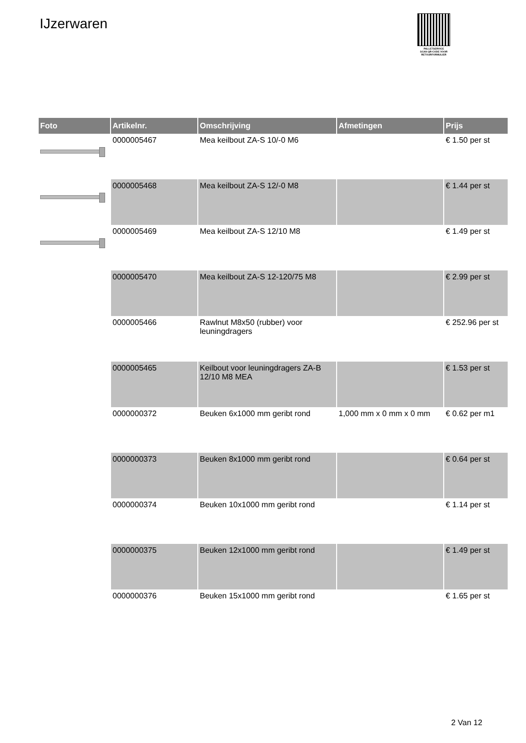IJzerwaren
PALLETSERVICE
SCAN QR-CODE VOOR
RETOURFORMULIER
| Foto | Artikelnr. | Omschrijving | Afmetingen | Prijs |
| --- | --- | --- | --- | --- |
| | 0000005467 | Mea keilbout ZA-S 10/-0 M6 | | € 1.50 per st |
| | 0000005468 | Mea keilbout ZA-S 12/-0 M8 | | € 1.44 per st |
| | 0000005469 | Mea keilbout ZA-S 12/10 M8 | | € 1.49 per st |
| | 0000005470 | Mea keilbout ZA-S 12-120/75 M8 | | € 2.99 per st |
| | 0000005466 | Rawlnut M8x50 (rubber) voor leuningdragers | | € 252.96 per st |
| | 0000005465 | Keilbout voor leuningdragers ZA-B 12/10 M8 MEA | | € 1.53 per st |
| | 0000000372 | Beuken 6x1000 mm geribt rond | 1,000 mm x 0 mm x 0 mm | € 0.62 per m1 |
| | 0000000373 | Beuken 8x1000 mm geribt rond | | € 0.64 per st |
| | 0000000374 | Beuken 10x1000 mm geribt rond | | € 1.14 per st |
| | 0000000375 | Beuken 12x1000 mm geribt rond | | € 1.49 per st |
| | 0000000376 | Beuken 15x1000 mm geribt rond | | € 1.65 per st |
2 Van 12